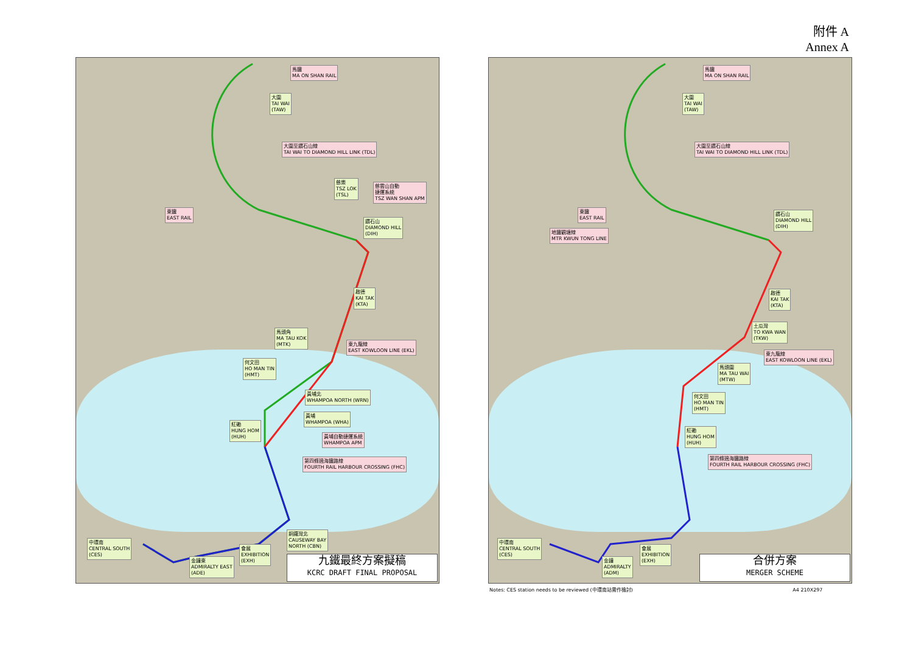附件 A
Annex A
馬鐵
MA ON SHAN RAIL
大圍
TAI WAI
(TAW)
大圍至鑽石山線
TAI WAI TO DIAMOND HILL LINK (TDL)
慈樂
TSZ LOK
(TSL)
慈雲山自動
捷運系統
TSZ WAN SHAN APM
東鐵
EAST RAIL
鑽石山
DIAMOND HILL
(DIH)
啟德
KAI TAK
(KTA)
馬頭角
MA TAU KOK
(MTK)
東九龍線
EAST KOWLOON LINE (EKL)
何文田
HO MAN TIN
(HMT)
黃埔北
WHAMPOA NORTH (WRN)
黃埔
WHAMPOA (WHA)
紅磡
HUNG HOM
(HUH)
黃埔自動捷運系統
WHAMPOA APM
第四條過海鐵路線
FOURTH RAIL HARBOUR CROSSING (FHC)
銅鑼灣北
CAUSEWAY BAY
NORTH (CBN)
中環南
CENTRAL SOUTH
(CES)
會展
EXHIBITION
(EXH)
金鐘東
ADMIRALTY EAST
(ADE)
九鐵最終方案擬稿
KCRC DRAFT FINAL PROPOSAL
馬鐵
MA ON SHAN RAIL
大圍
TAI WAI
(TAW)
大圍至鑽石山線
TAI WAI TO DIAMOND HILL LINK (TDL)
東鐵
EAST RAIL
地鐵觀塘線
MTR KWUN TONG LINE
鑽石山
DIAMOND HILL
(DIH)
啟德
KAI TAK
(KTA)
土瓜灣
TO KWA WAN
(TKW)
東九龍線
EAST KOWLOON LINE (EKL)
馬頭圍
MA TAU WAI
(MTW)
何文田
HO MAN TIN
(HMT)
紅磡
HUNG HOM
(HUH)
第四條過海鐵路線
FOURTH RAIL HARBOUR CROSSING (FHC)
中環南
CENTRAL SOUTH
(CES)
會展
EXHIBITION
(EXH)
金鐘
ADMIRALTY
(ADM)
合併方案
MERGER SCHEME
Notes: CES station needs to be reviewed (中環南站需作檢討) A4 210X297